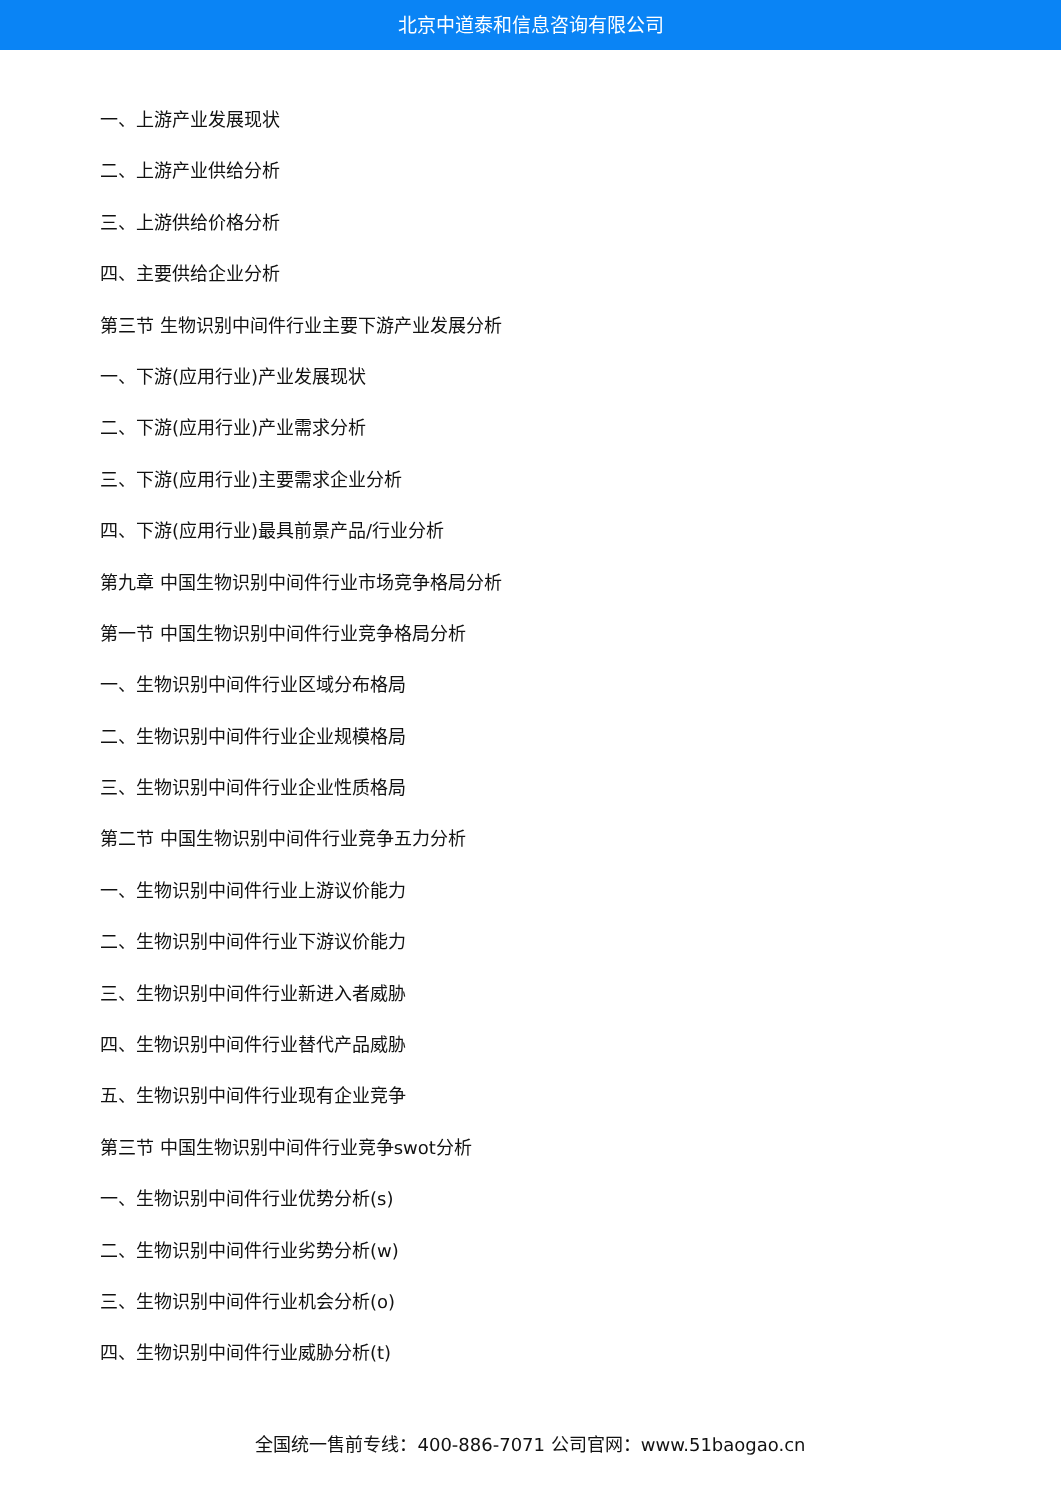北京中道泰和信息咨询有限公司
一、上游产业发展现状
二、上游产业供给分析
三、上游供给价格分析
四、主要供给企业分析
第三节 生物识别中间件行业主要下游产业发展分析
一、下游(应用行业)产业发展现状
二、下游(应用行业)产业需求分析
三、下游(应用行业)主要需求企业分析
四、下游(应用行业)最具前景产品/行业分析
第九章 中国生物识别中间件行业市场竞争格局分析
第一节 中国生物识别中间件行业竞争格局分析
一、生物识别中间件行业区域分布格局
二、生物识别中间件行业企业规模格局
三、生物识别中间件行业企业性质格局
第二节 中国生物识别中间件行业竞争五力分析
一、生物识别中间件行业上游议价能力
二、生物识别中间件行业下游议价能力
三、生物识别中间件行业新进入者威胁
四、生物识别中间件行业替代产品威胁
五、生物识别中间件行业现有企业竞争
第三节 中国生物识别中间件行业竞争swot分析
一、生物识别中间件行业优势分析(s)
二、生物识别中间件行业劣势分析(w)
三、生物识别中间件行业机会分析(o)
四、生物识别中间件行业威胁分析(t)
全国统一售前专线：400-886-7071 公司官网：www.51baogao.cn